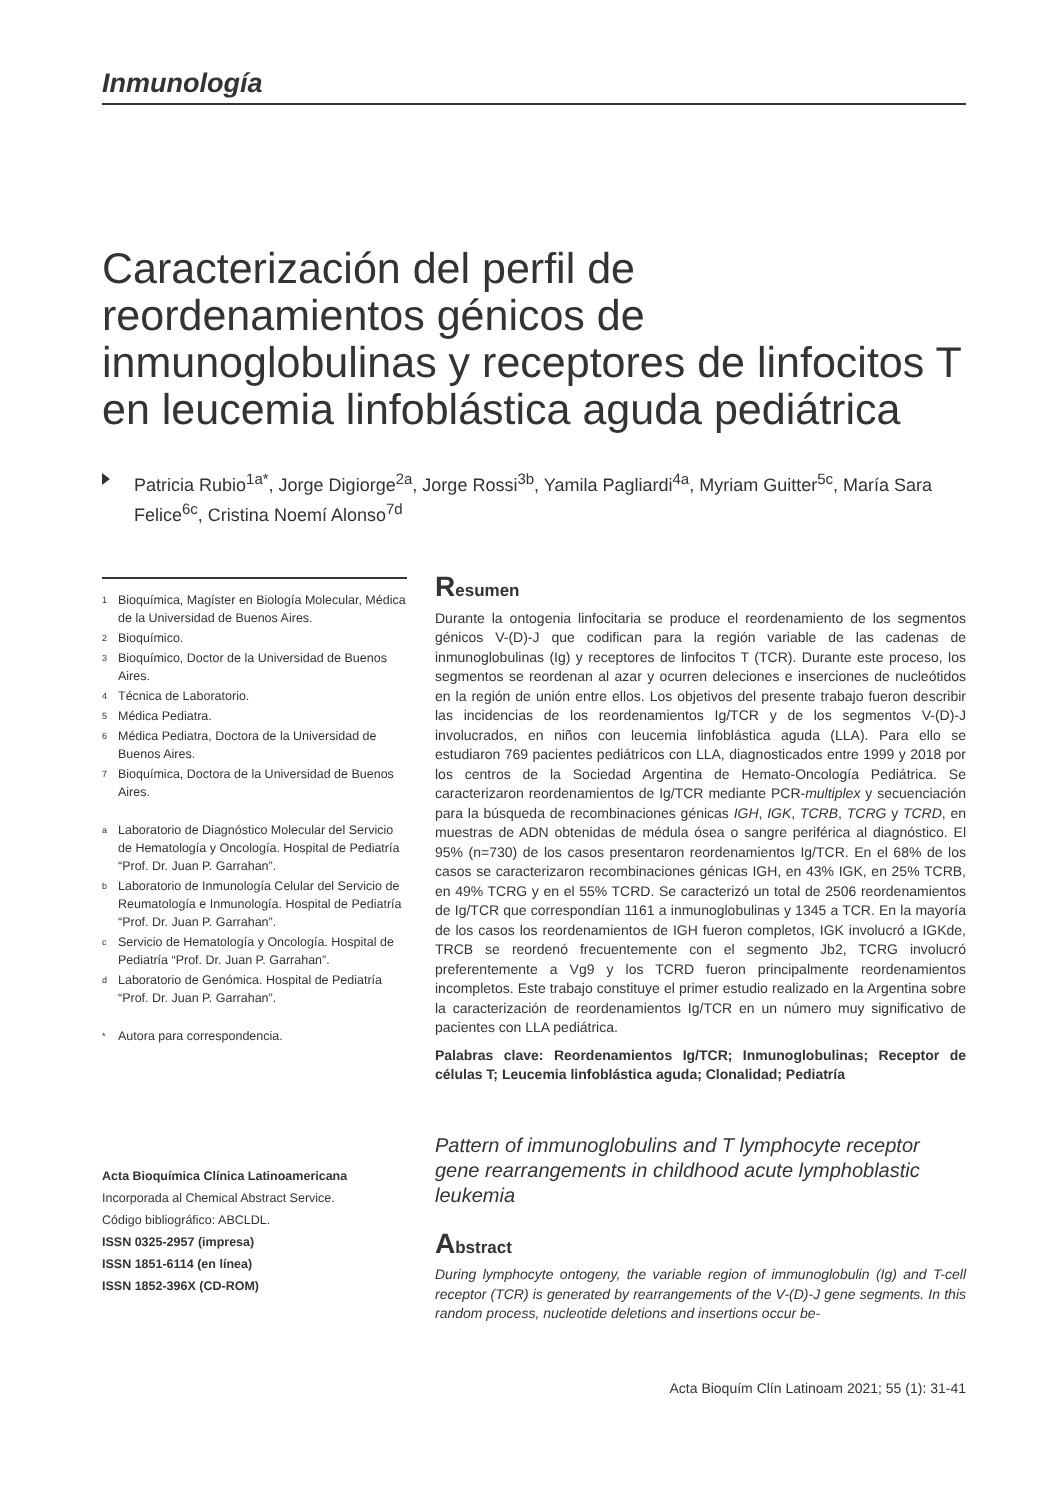Inmunología
Caracterización del perfil de reordenamientos génicos de inmunoglobulinas y receptores de linfocitos T en leucemia linfoblástica aguda pediátrica
Patricia Rubio<sup>1a*</sup>, Jorge Digiorge<sup>2a</sup>, Jorge Rossi<sup>3b</sup>, Yamila Pagliardi<sup>4a</sup>, Myriam Guitter<sup>5c</sup>, María Sara Felice<sup>6c</sup>, Cristina Noemí Alonso<sup>7d</sup>
1 Bioquímica, Magíster en Biología Molecular, Médica de la Universidad de Buenos Aires.
2 Bioquímico.
3 Bioquímico, Doctor de la Universidad de Buenos Aires.
4 Técnica de Laboratorio.
5 Médica Pediatra.
6 Médica Pediatra, Doctora de la Universidad de Buenos Aires.
7 Bioquímica, Doctora de la Universidad de Buenos Aires.
a Laboratorio de Diagnóstico Molecular del Servicio de Hematología y Oncología. Hospital de Pediatría “Prof. Dr. Juan P. Garrahan”.
b Laboratorio de Inmunología Celular del Servicio de Reumatología e Inmunología. Hospital de Pediatría “Prof. Dr. Juan P. Garrahan”.
c Servicio de Hematología y Oncología. Hospital de Pediatría “Prof. Dr. Juan P. Garrahan”.
d Laboratorio de Genómica. Hospital de Pediatría “Prof. Dr. Juan P. Garrahan”.
* Autora para correspondencia.
Acta Bioquímica Clínica Latinoamericana
Incorporada al Chemical Abstract Service.
Código bibliográfico: ABCLDL.
ISSN 0325-2957 (impresa)
ISSN 1851-6114 (en línea)
ISSN 1852-396X (CD-ROM)
Resumen
Durante la ontogenia linfocitaria se produce el reordenamiento de los segmentos génicos V-(D)-J que codifican para la región variable de las cadenas de inmunoglobulinas (Ig) y receptores de linfocitos T (TCR). Durante este proceso, los segmentos se reordenan al azar y ocurren deleciones e inserciones de nucleótidos en la región de unión entre ellos. Los objetivos del presente trabajo fueron describir las incidencias de los reordenamientos Ig/TCR y de los segmentos V-(D)-J involucrados, en niños con leucemia linfoblástica aguda (LLA). Para ello se estudiaron 769 pacientes pediátricos con LLA, diagnosticados entre 1999 y 2018 por los centros de la Sociedad Argentina de Hemato-Oncología Pediátrica. Se caracterizaron reordenamientos de Ig/TCR mediante PCR-multiplex y secuenciación para la búsqueda de recombinaciones génicas IGH, IGK, TCRB, TCRG y TCRD, en muestras de ADN obtenidas de médula ósea o sangre periférica al diagnóstico. El 95% (n=730) de los casos presentaron reordenamientos Ig/TCR. En el 68% de los casos se caracterizaron recombinaciones génicas IGH, en 43% IGK, en 25% TCRB, en 49% TCRG y en el 55% TCRD. Se caracterizó un total de 2506 reordenamientos de Ig/TCR que correspondían 1161 a inmunoglobulinas y 1345 a TCR. En la mayoría de los casos los reordenamientos de IGH fueron completos, IGK involucró a IGKde, TRCB se reordenó frecuentemente con el segmento Jb2, TCRG involucró preferentemente a Vg9 y los TCRD fueron principalmente reordenamientos incompletos. Este trabajo constituye el primer estudio realizado en la Argentina sobre la caracterización de reordenamientos Ig/TCR en un número muy significativo de pacientes con LLA pediátrica.
Palabras clave: Reordenamientos Ig/TCR; Inmunoglobulinas; Receptor de células T; Leucemia linfoblástica aguda; Clonalidad; Pediatría
Pattern of immunoglobulins and T lymphocyte receptor gene rearrangements in childhood acute lymphoblastic leukemia
Abstract
During lymphocyte ontogeny, the variable region of immunoglobulin (Ig) and T-cell receptor (TCR) is generated by rearrangements of the V-(D)-J gene segments. In this random process, nucleotide deletions and insertions occur be-
Acta Bioquím Clín Latinoam 2021; 55 (1): 31-41